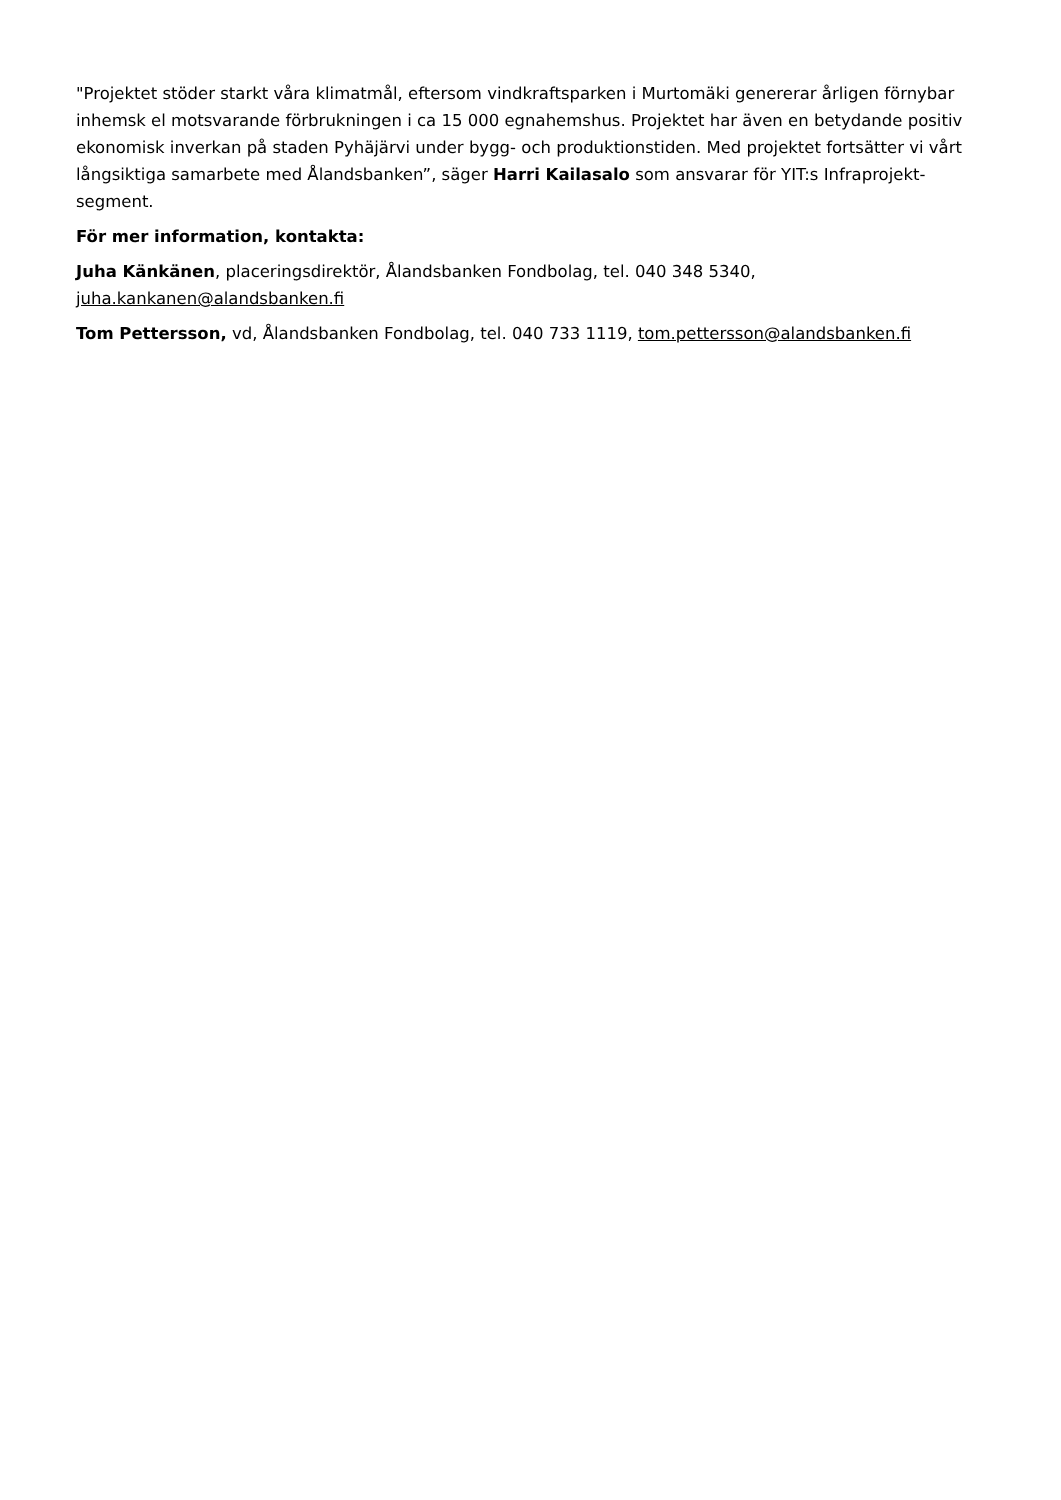"Projektet stöder starkt våra klimatmål, eftersom vindkraftsparken i Murtomäki genererar årligen förnybar inhemsk el motsvarande förbrukningen i ca 15 000 egnahemshus. Projektet har även en betydande positiv ekonomisk inverkan på staden Pyhäjärvi under bygg- och produktionstiden. Med projektet fortsätter vi vårt långsiktiga samarbete med Ålandsbanken”, säger Harri Kailasalo som ansvarar för YIT:s Infraprojekt-segment.
För mer information, kontakta:
Juha Känkänen, placeringsdirektör, Ålandsbanken Fondbolag, tel. 040 348 5340, juha.kankanen@alandsbanken.fi
Tom Pettersson, vd, Ålandsbanken Fondbolag, tel. 040 733 1119, tom.pettersson@alandsbanken.fi